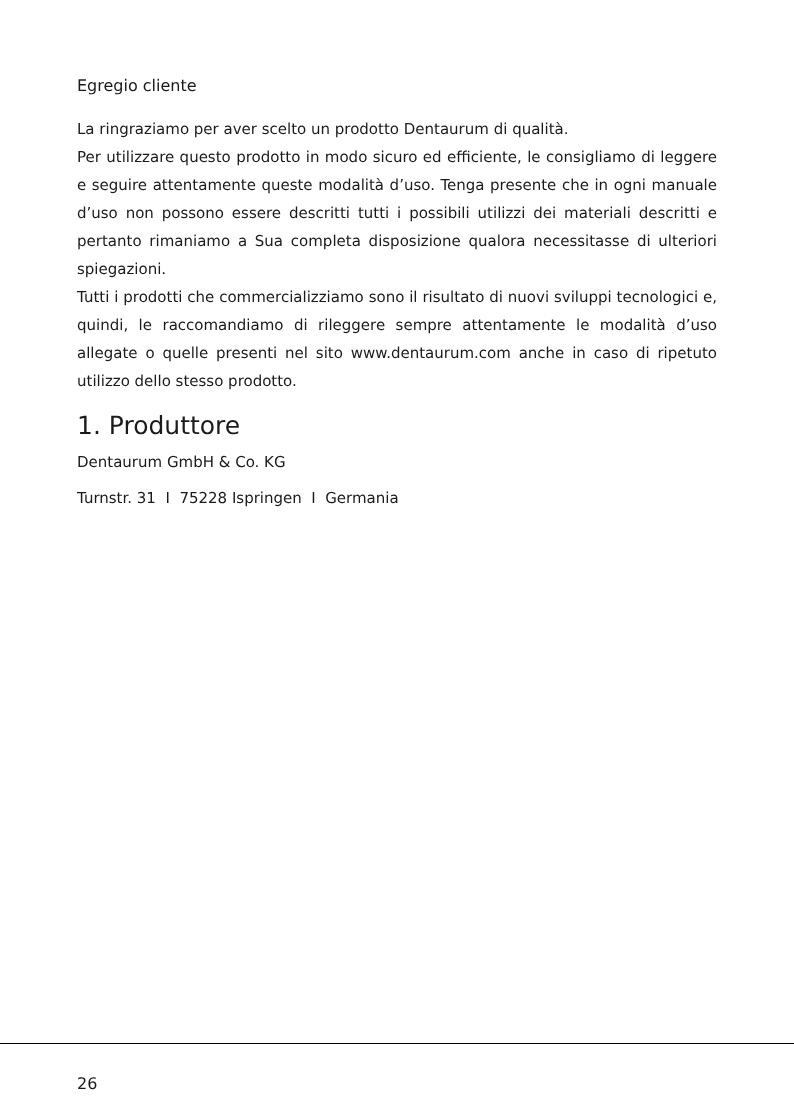Egregio cliente
La ringraziamo per aver scelto un prodotto Dentaurum di qualità.
Per utilizzare questo prodotto in modo sicuro ed efficiente, le consigliamo di leggere e seguire attentamente queste modalità d’uso. Tenga presente che in ogni manuale d’uso non possono essere descritti tutti i possibili utilizzi dei materiali descritti e pertanto rimaniamo a Sua completa disposizione qualora necessitasse di ulteriori spiegazioni.
Tutti i prodotti che commercializziamo sono il risultato di nuovi sviluppi tecnologici e, quindi, le raccomandiamo di rileggere sempre attentamente le modalità d’uso allegate o quelle presenti nel sito www.dentaurum.com anche in caso di ripetuto utilizzo dello stesso prodotto.
1. Produttore
Dentaurum GmbH & Co. KG
Turnstr. 31 I 75228 Ispringen I Germania
26